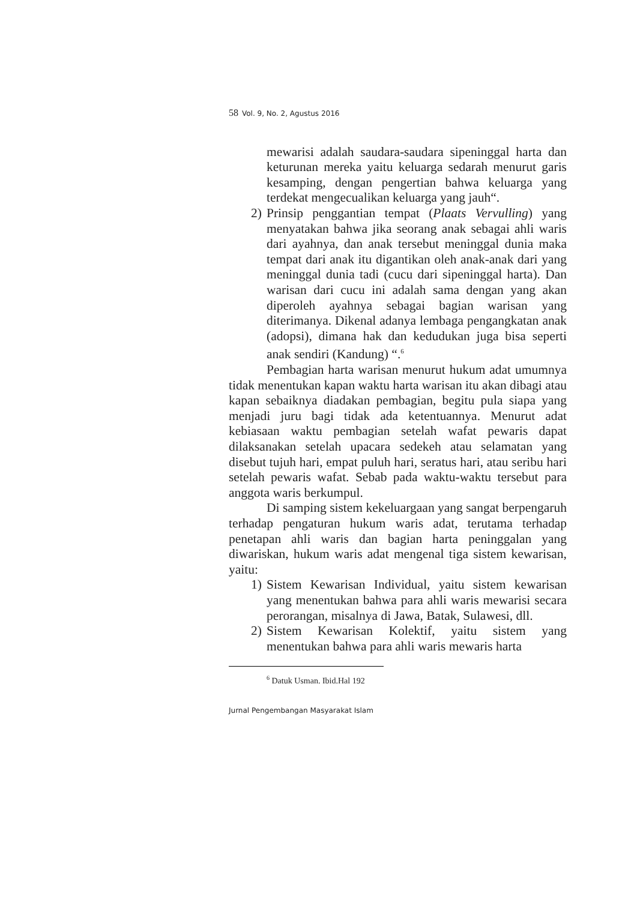58 Vol. 9, No. 2, Agustus 2016
mewarisi adalah saudara-saudara sipeninggal harta dan keturunan mereka yaitu keluarga sedarah menurut garis kesamping, dengan pengertian bahwa keluarga yang terdekat mengecualikan keluarga yang jauh“.
2) Prinsip penggantian tempat (Plaats Vervulling) yang menyatakan bahwa jika seorang anak sebagai ahli waris dari ayahnya, dan anak tersebut meninggal dunia maka tempat dari anak itu digantikan oleh anak-anak dari yang meninggal dunia tadi (cucu dari sipeninggal harta). Dan warisan dari cucu ini adalah sama dengan yang akan diperoleh ayahnya sebagai bagian warisan yang diterimanya. Dikenal adanya lembaga pengangkatan anak (adopsi), dimana hak dan kedudukan juga bisa seperti anak sendiri (Kandung) “.<sup>6</sup>
Pembagian harta warisan menurut hukum adat umumnya tidak menentukan kapan waktu harta warisan itu akan dibagi atau kapan sebaiknya diadakan pembagian, begitu pula siapa yang menjadi juru bagi tidak ada ketentuannya. Menurut adat kebiasaan waktu pembagian setelah wafat pewaris dapat dilaksanakan setelah upacara sedekeh atau selamatan yang disebut tujuh hari, empat puluh hari, seratus hari, atau seribu hari setelah pewaris wafat. Sebab pada waktu-waktu tersebut para anggota waris berkumpul.
Di samping sistem kekeluargaan yang sangat berpengaruh terhadap pengaturan hukum waris adat, terutama terhadap penetapan ahli waris dan bagian harta peninggalan yang diwariskan, hukum waris adat mengenal tiga sistem kewarisan, yaitu:
1) Sistem Kewarisan Individual, yaitu sistem kewarisan yang menentukan bahwa para ahli waris mewarisi secara perorangan, misalnya di Jawa, Batak, Sulawesi, dll.
2) Sistem Kewarisan Kolektif, yaitu sistem yang menentukan bahwa para ahli waris mewaris harta
<sup>6</sup> Datuk Usman. Ibid.Hal 192
Jurnal Pengembangan Masyarakat Islam